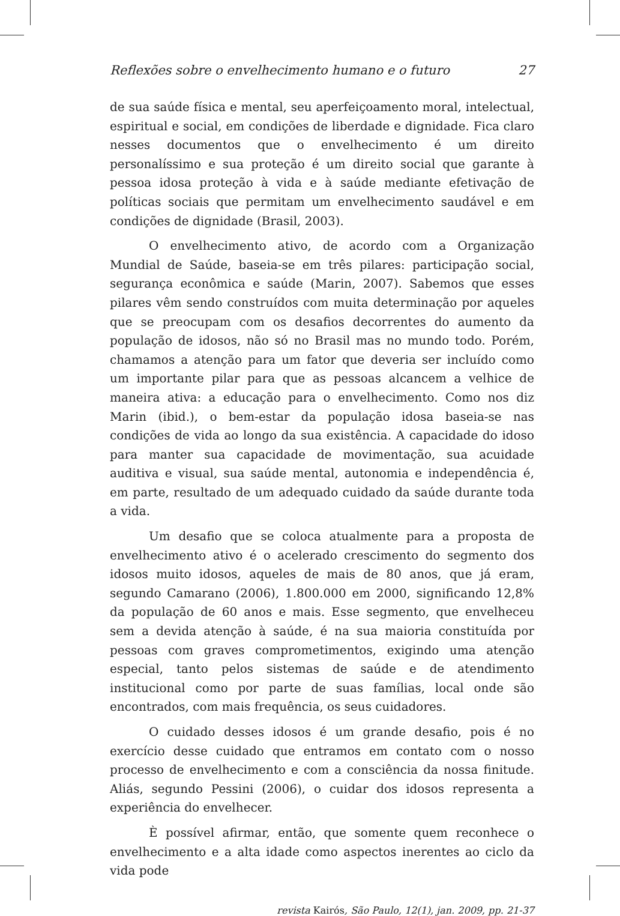Reflexões sobre o envelhecimento humano e o futuro 27
de sua saúde física e mental, seu aperfeiçoamento moral, intelectual, espiritual e social, em condições de liberdade e dignidade. Fica claro nesses documentos que o envelhecimento é um direito personalíssimo e sua proteção é um direito social que garante à pessoa idosa proteção à vida e à saúde mediante efetivação de políticas sociais que permitam um envelhecimento saudável e em condições de dignidade (Brasil, 2003).
O envelhecimento ativo, de acordo com a Organização Mundial de Saúde, baseia-se em três pilares: participação social, segurança econômica e saúde (Marin, 2007). Sabemos que esses pilares vêm sendo construídos com muita determinação por aqueles que se preocupam com os desafios decorrentes do aumento da população de idosos, não só no Brasil mas no mundo todo. Porém, chamamos a atenção para um fator que deveria ser incluído como um importante pilar para que as pessoas alcancem a velhice de maneira ativa: a educação para o envelhecimento. Como nos diz Marin (ibid.), o bem-estar da população idosa baseia-se nas condições de vida ao longo da sua existência. A capacidade do idoso para manter sua capacidade de movimentação, sua acuidade auditiva e visual, sua saúde mental, autonomia e independência é, em parte, resultado de um adequado cuidado da saúde durante toda a vida.
Um desafio que se coloca atualmente para a proposta de envelhecimento ativo é o acelerado crescimento do segmento dos idosos muito idosos, aqueles de mais de 80 anos, que já eram, segundo Camarano (2006), 1.800.000 em 2000, significando 12,8% da população de 60 anos e mais. Esse segmento, que envelheceu sem a devida atenção à saúde, é na sua maioria constituída por pessoas com graves comprometimentos, exigindo uma atenção especial, tanto pelos sistemas de saúde e de atendimento institucional como por parte de suas famílias, local onde são encontrados, com mais frequência, os seus cuidadores.
O cuidado desses idosos é um grande desafio, pois é no exercício desse cuidado que entramos em contato com o nosso processo de envelhecimento e com a consciência da nossa finitude. Aliás, segundo Pessini (2006), o cuidar dos idosos representa a experiência do envelhecer.
È possível afirmar, então, que somente quem reconhece o envelhecimento e a alta idade como aspectos inerentes ao ciclo da vida pode
revista Kairós, São Paulo, 12(1), jan. 2009, pp. 21-37